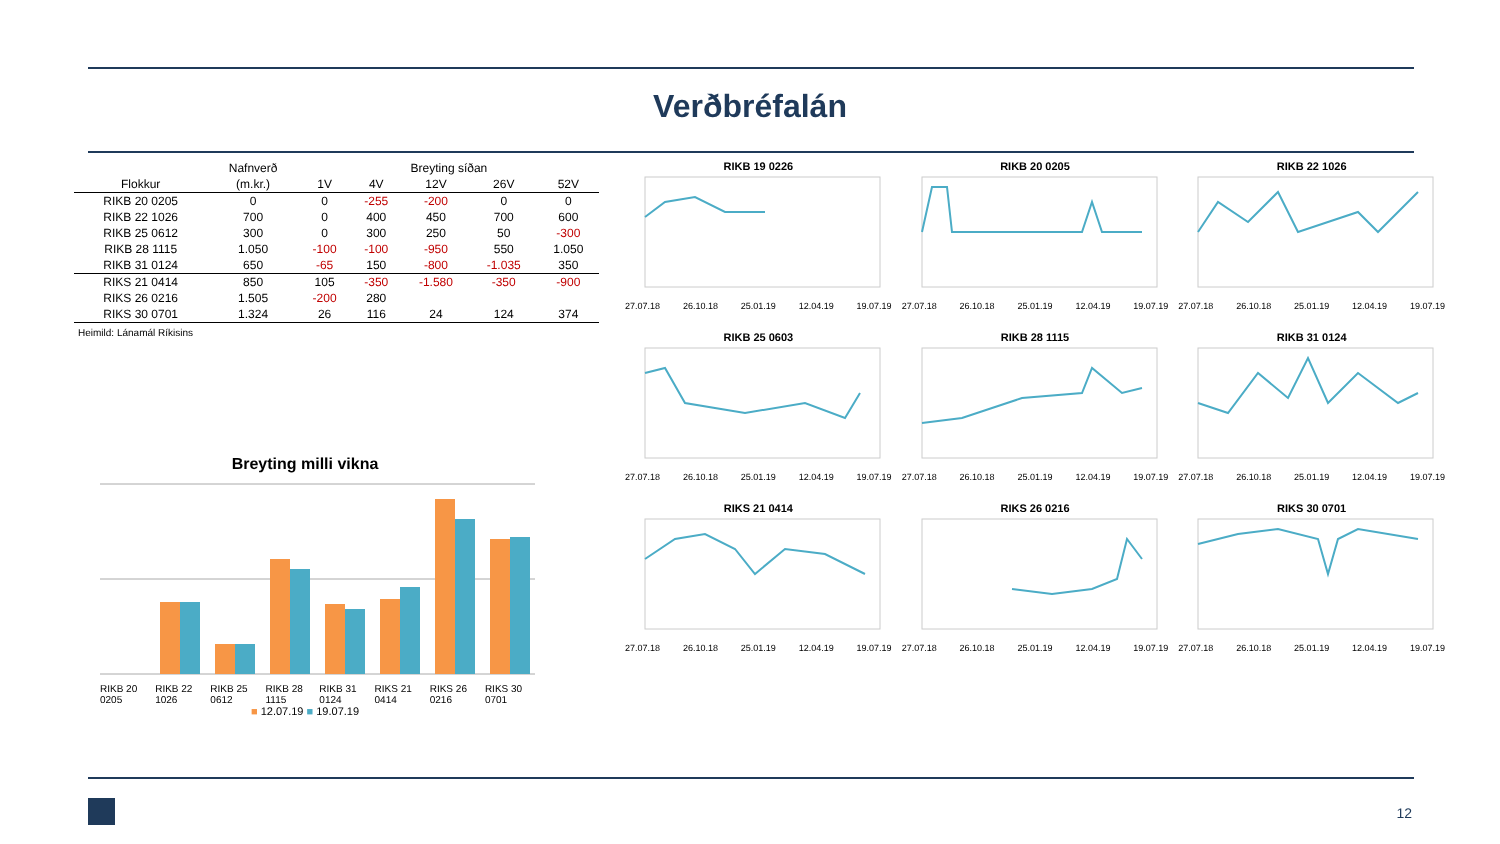Verðbréfalán
| | Nafnverð | Breyting síðan | | | | |
| --- | --- | --- | --- | --- | --- | --- |
| Flokkur | (m.kr.) | 1V | 4V | 12V | 26V | 52V |
| RIKB 20 0205 | 0 | 0 | -255 | -200 | 0 | 0 |
| RIKB 22 1026 | 700 | 0 | 400 | 450 | 700 | 600 |
| RIKB 25 0612 | 300 | 0 | 300 | 250 | 50 | -300 |
| RIKB 28 1115 | 1.050 | -100 | -100 | -950 | 550 | 1.050 |
| RIKB 31 0124 | 650 | -65 | 150 | -800 | -1.035 | 350 |
| RIKS 21 0414 | 850 | 105 | -350 | -1.580 | -350 | -900 |
| RIKS 26 0216 | 1.505 | -200 | 280 | | | |
| RIKS 30 0701 | 1.324 | 26 | 116 | 24 | 124 | 374 |
Heimild: Lánamál Ríkisins
Breyting milli vikna
RIKB 20 0205 RIKB 22 1026 RIKB 25 0612 RIKB 28 1115 RIKB 31 0124 RIKS 21 0414 RIKS 26 0216 RIKS 30 0701
■ 12.07.19 ■ 19.07.19
RIKB 19 0226
27.07.18 26.10.18 25.01.19 12.04.19 19.07.19
RIKB 20 0205
27.07.18 26.10.18 25.01.19 12.04.19 19.07.19
RIKB 22 1026
27.07.18 26.10.18 25.01.19 12.04.19 19.07.19
RIKB 25 0603
27.07.18 26.10.18 25.01.19 12.04.19 19.07.19
RIKB 28 1115
27.07.18 26.10.18 25.01.19 12.04.19 19.07.19
RIKB 31 0124
27.07.18 26.10.18 25.01.19 12.04.19 19.07.19
RIKS 21 0414
27.07.18 26.10.18 25.01.19 12.04.19 19.07.19
RIKS 26 0216
27.07.18 26.10.18 25.01.19 12.04.19 19.07.19
RIKS 30 0701
27.07.18 26.10.18 25.01.19 12.04.19 19.07.19
12